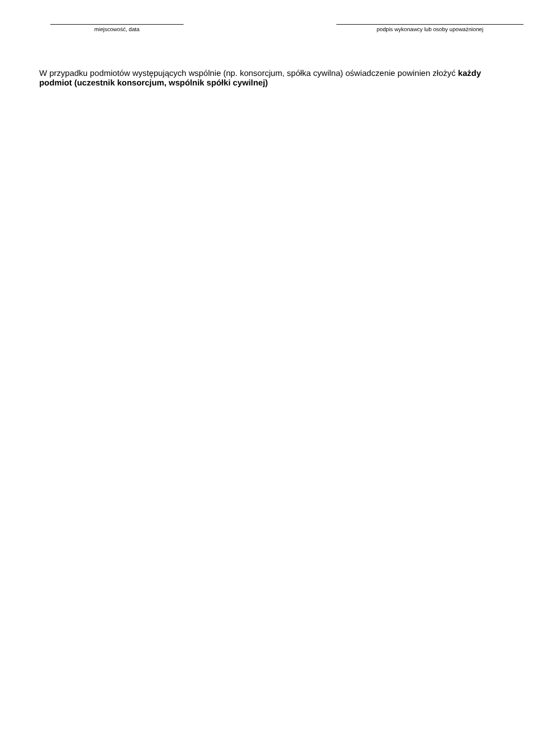miejscowość, data podpis wykonawcy lub osoby upoważnionej
W przypadku podmiotów występujących wspólnie (np. konsorcjum, spółka cywilna) oświadczenie powinien złożyć każdy podmiot (uczestnik konsorcjum, wspólnik spółki cywilnej)